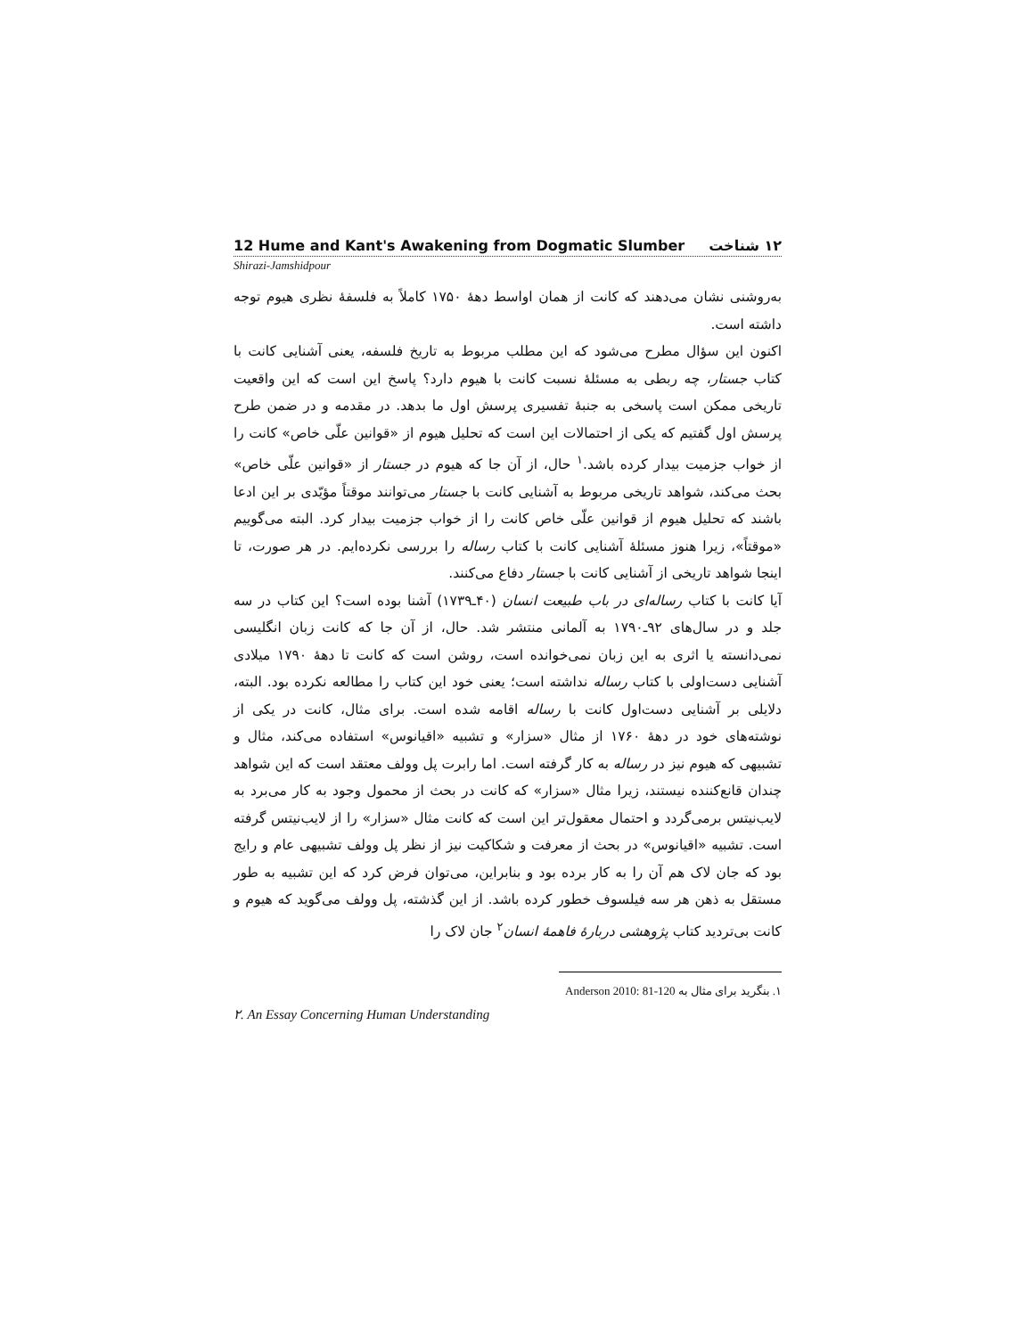12 Hume and Kant's Awakening from Dogmatic Slumber ۱۲ شناخت
Shirazi-Jamshidpour
به‌روشنی نشان می‌دهند که کانت از همان اواسط دهۀ ۱۷۵۰ کاملاً به فلسفۀ نظری هیوم توجه داشته است.
اکنون این سؤال مطرح می‌شود که این مطلب مربوط به تاریخ فلسفه، یعنی آشنایی کانت با کتاب جستار، چه ربطی به مسئلۀ نسبت کانت با هیوم دارد؟ پاسخ این است که این واقعیت تاریخی ممکن است پاسخی به جنبۀ تفسیری پرسش اول ما بدهد. در مقدمه و در ضمن طرح پرسش اول گفتیم که یکی از احتمالات این است که تحلیل هیوم از «قوانین علّی خاص» کانت را از خواب جزمیت بیدار کرده باشد.<sup>۱</sup> حال، از آن جا که هیوم در جستار از «قوانین علّی خاص» بحث می‌کند، شواهد تاریخی مربوط به آشنایی کانت با جستار می‌توانند موقتاً مؤیّدی بر این ادعا باشند که تحلیل هیوم از قوانین علّی خاص کانت را از خواب جزمیت بیدار کرد. البته می‌گوییم «موقتاً»، زیرا هنوز مسئلۀ آشنایی کانت با کتاب رساله را بررسی نکرده‌ایم. در هر صورت، تا اینجا شواهد تاریخی از آشنایی کانت با جستار دفاع می‌کنند.
آیا کانت با کتاب رساله‌ای در باب طبیعت انسان (۴۰ـ۱۷۳۹) آشنا بوده است؟ این کتاب در سه جلد و در سال‌های ۹۲ـ۱۷۹۰ به آلمانی منتشر شد. حال، از آن جا که کانت زبان انگلیسی نمی‌دانسته یا اثری به این زبان نمی‌خوانده است، روشن است که کانت تا دهۀ ۱۷۹۰ میلادی آشنایی دست‌اولی با کتاب رساله نداشته است؛ یعنی خود این کتاب را مطالعه نکرده بود. البته، دلایلی بر آشنایی دست‌اول کانت با رساله اقامه شده است. برای مثال، کانت در یکی از نوشته‌های خود در دهۀ ۱۷۶۰ از مثال «سزار» و تشبیه «اقیانوس» استفاده می‌کند، مثال و تشبیهی که هیوم نیز در رساله به کار گرفته است. اما رابرت پل وولف معتقد است که این شواهد چندان قانع‌کننده نیستند، زیرا مثال «سزار» که کانت در بحث از محمول وجود به کار می‌برد به لایب‌نیتس برمی‌گردد و احتمال معقول‌تر این است که کانت مثال «سزار» را از لایب‌نیتس گرفته است. تشبیه «اقیانوس» در بحث از معرفت و شکاکیت نیز از نظر پل وولف تشبیهی عام و رایج بود که جان لاک هم آن را به کار برده بود و بنابراین، می‌توان فرض کرد که این تشبیه به طور مستقل به ذهن هر سه فیلسوف خطور کرده باشد. از این گذشته، پل وولف می‌گوید که هیوم و کانت بی‌تردید کتاب پژوهشی دربارۀ فاهمۀ انسان<sup>۲</sup> جان لاک را
۱. بنگرید برای مثال به Anderson 2010: 81-120
۲. An Essay Concerning Human Understanding